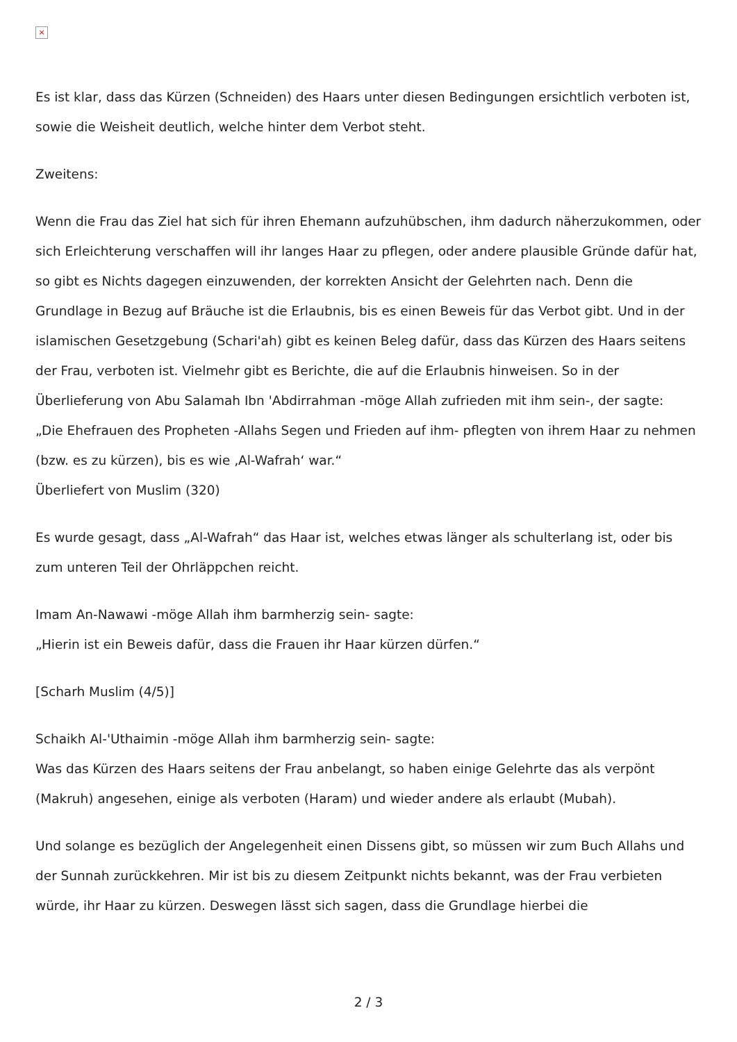×
Es ist klar, dass das Kürzen (Schneiden) des Haars unter diesen Bedingungen ersichtlich verboten ist, sowie die Weisheit deutlich, welche hinter dem Verbot steht.
Zweitens:
Wenn die Frau das Ziel hat sich für ihren Ehemann aufzuhübschen, ihm dadurch näherzukommen, oder sich Erleichterung verschaffen will ihr langes Haar zu pflegen, oder andere plausible Gründe dafür hat, so gibt es Nichts dagegen einzuwenden, der korrekten Ansicht der Gelehrten nach. Denn die Grundlage in Bezug auf Bräuche ist die Erlaubnis, bis es einen Beweis für das Verbot gibt. Und in der islamischen Gesetzgebung (Schari'ah) gibt es keinen Beleg dafür, dass das Kürzen des Haars seitens der Frau, verboten ist. Vielmehr gibt es Berichte, die auf die Erlaubnis hinweisen. So in der Überlieferung von Abu Salamah Ibn 'Abdirrahman -möge Allah zufrieden mit ihm sein-, der sagte:
„Die Ehefrauen des Propheten -Allahs Segen und Frieden auf ihm- pflegten von ihrem Haar zu nehmen (bzw. es zu kürzen), bis es wie ‚Al-Wafrah‘ war.“
Überliefert von Muslim (320)
Es wurde gesagt, dass „Al-Wafrah“ das Haar ist, welches etwas länger als schulterlang ist, oder bis zum unteren Teil der Ohrläppchen reicht.
Imam An-Nawawi -möge Allah ihm barmherzig sein- sagte:
„Hierin ist ein Beweis dafür, dass die Frauen ihr Haar kürzen dürfen.“
[Scharh Muslim (4/5)]
Schaikh Al-'Uthaimin -möge Allah ihm barmherzig sein- sagte:
Was das Kürzen des Haars seitens der Frau anbelangt, so haben einige Gelehrte das als verpönt (Makruh) angesehen, einige als verboten (Haram) und wieder andere als erlaubt (Mubah).
Und solange es bezüglich der Angelegenheit einen Dissens gibt, so müssen wir zum Buch Allahs und der Sunnah zurückkehren. Mir ist bis zu diesem Zeitpunkt nichts bekannt, was der Frau verbieten würde, ihr Haar zu kürzen. Deswegen lässt sich sagen, dass die Grundlage hierbei die
2 / 3